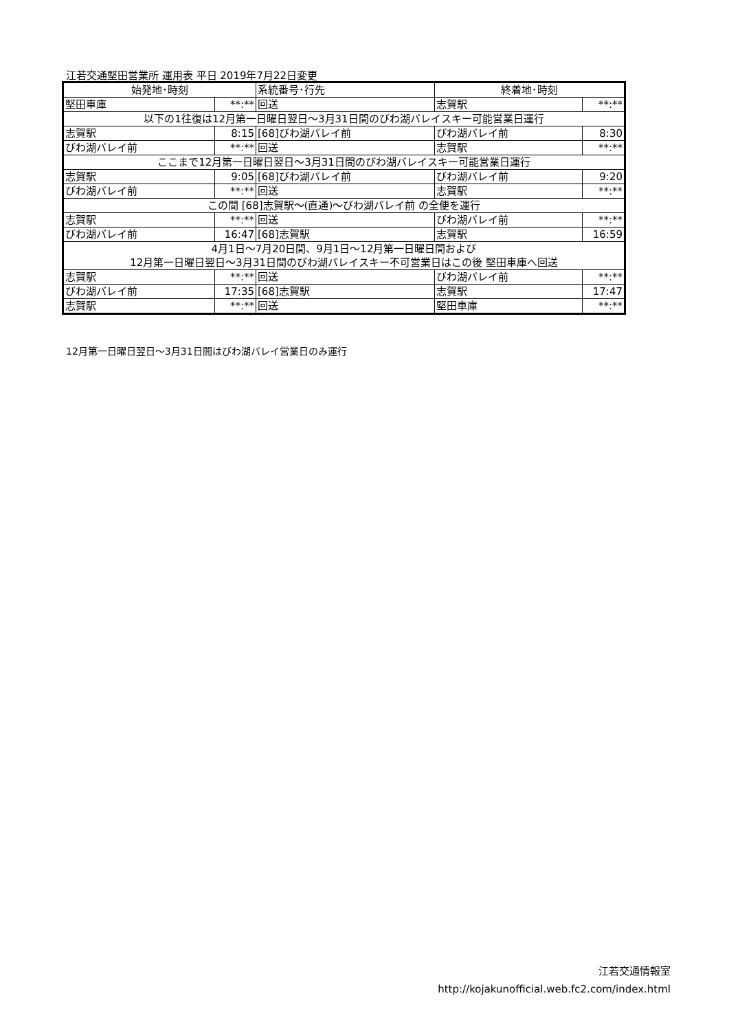江若交通堅田営業所 運用表 平日 2019年7月22日変更
| 始発地･時刻 | | 系統番号･行先 | 終着地･時刻 | |
| --- | --- | --- | --- | --- |
| 堅田車庫 | **:** | 回送 | 志賀駅 | **:** |
| 以下の1往復は12月第一日曜日翌日～3月31日間のびわ湖バレイスキー可能営業日運行 | | | | |
| 志賀駅 | 8:15 | [68]びわ湖バレイ前 | びわ湖バレイ前 | 8:30 |
| びわ湖バレイ前 | **:** | 回送 | 志賀駅 | **:** |
| ここまで12月第一日曜日翌日～3月31日間のびわ湖バレイスキー可能営業日運行 | | | | |
| 志賀駅 | 9:05 | [68]びわ湖バレイ前 | びわ湖バレイ前 | 9:20 |
| びわ湖バレイ前 | **:** | 回送 | 志賀駅 | **:** |
| この間 [68]志賀駅～(直通)～びわ湖バレイ前 の全便を運行 | | | | |
| 志賀駅 | **:** | 回送 | びわ湖バレイ前 | **:** |
| びわ湖バレイ前 | 16:47 | [68]志賀駅 | 志賀駅 | 16:59 |
| 4月1日～7月20日間、9月1日～12月第一日曜日間および 12月第一日曜日翌日～3月31日間のびわ湖バレイスキー不可営業日はこの後 堅田車庫へ回送 | | | | |
| 志賀駅 | **:** | 回送 | びわ湖バレイ前 | **:** |
| びわ湖バレイ前 | 17:35 | [68]志賀駅 | 志賀駅 | 17:47 |
| 志賀駅 | **:** | 回送 | 堅田車庫 | **:** |
12月第一日曜日翌日～3月31日間はびわ湖バレイ営業日のみ運行
江若交通情報室
http://kojakunofficial.web.fc2.com/index.html